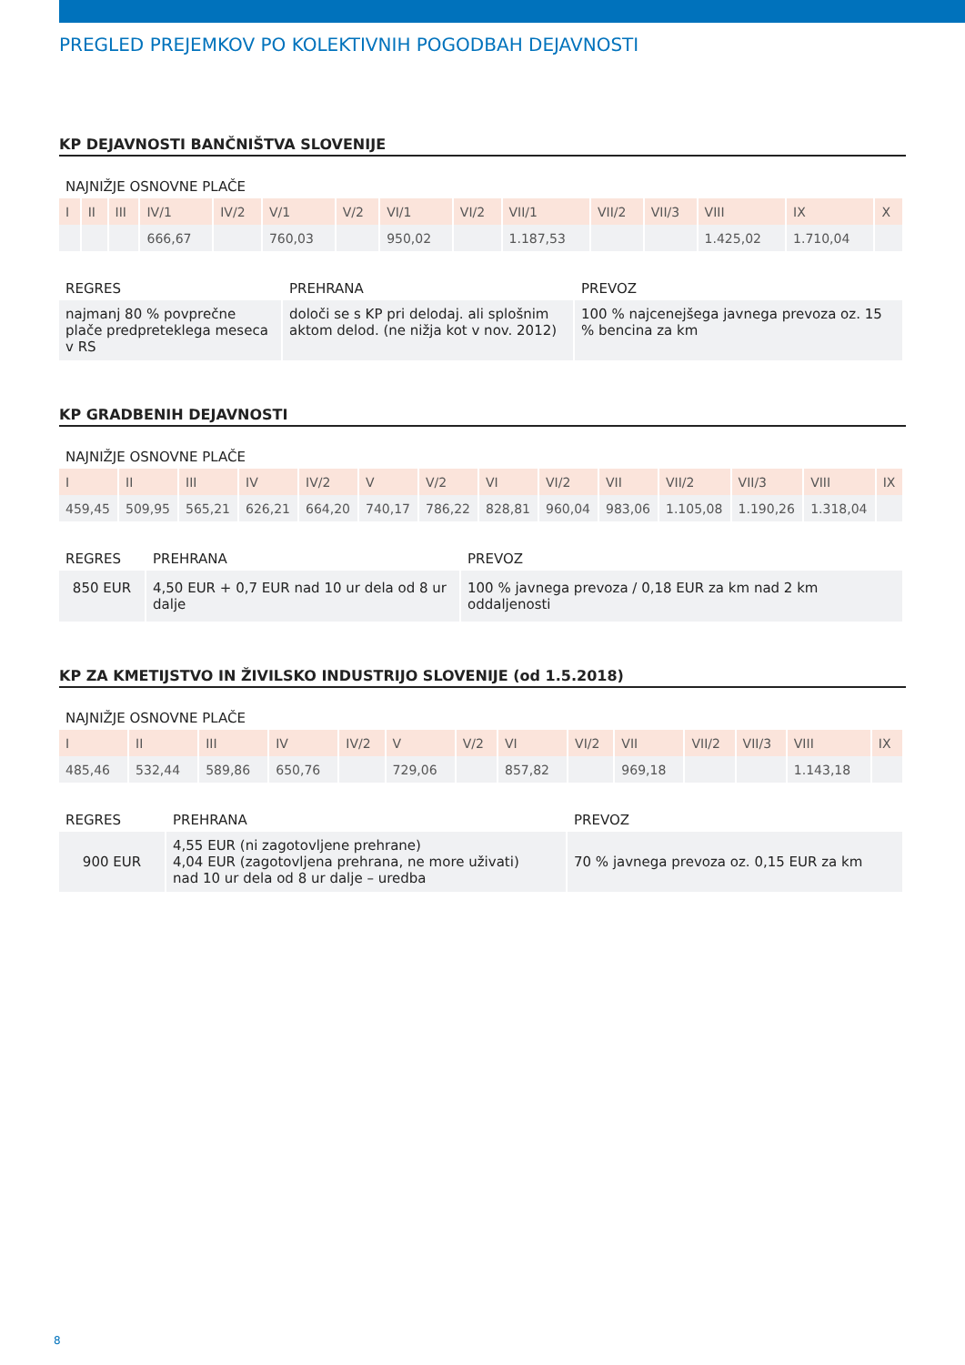PREGLED PREJEMKOV PO KOLEKTIVNIH POGODBAH DEJAVNOSTI
KP DEJAVNOSTI BANČNIŠTVA SLOVENIJE
NAJNIŽJE OSNOVNE PLAČE
| I | II | III | IV/1 | IV/2 | V/1 | V/2 | VI/1 | VI/2 | VII/1 | VII/2 | VII/3 | VIII | IX | X |
| --- | --- | --- | --- | --- | --- | --- | --- | --- | --- | --- | --- | --- | --- | --- |
| | | | 666,67 | | 760,03 | | 950,02 | | 1.187,53 | | | 1.425,02 | 1.710,04 | |
| REGRES | PREHRANA | PREVOZ |
| --- | --- | --- |
| najmanj 80 % povprečne plače predpreteklega meseca v RS | določi se s KP pri delodaj. ali splošnim aktom delod. (ne nižja kot v nov. 2012) | 100 % najcenejšega javnega prevoza oz. 15 % bencina za km |
KP GRADBENIH DEJAVNOSTI
NAJNIŽJE OSNOVNE PLAČE
| I | II | III | IV | IV/2 | V | V/2 | VI | VI/2 | VII | VII/2 | VII/3 | VIII | IX |
| --- | --- | --- | --- | --- | --- | --- | --- | --- | --- | --- | --- | --- | --- |
| 459,45 | 509,95 | 565,21 | 626,21 | 664,20 | 740,17 | 786,22 | 828,81 | 960,04 | 983,06 | 1.105,08 | 1.190,26 | 1.318,04 | |
| REGRES | PREHRANA | PREVOZ |
| --- | --- | --- |
| 850 EUR | 4,50 EUR + 0,7 EUR nad 10 ur dela od 8 ur dalje | 100 % javnega prevoza / 0,18 EUR za km nad 2 km oddaljenosti |
KP ZA KMETIJSTVO IN ŽIVILSKO INDUSTRIJO SLOVENIJE (od 1.5.2018)
NAJNIŽJE OSNOVNE PLAČE
| I | II | III | IV | IV/2 | V | V/2 | VI | VI/2 | VII | VII/2 | VII/3 | VIII | IX |
| --- | --- | --- | --- | --- | --- | --- | --- | --- | --- | --- | --- | --- | --- |
| 485,46 | 532,44 | 589,86 | 650,76 | | 729,06 | | 857,82 | | 969,18 | | | 1.143,18 | |
| REGRES | PREHRANA | PREVOZ |
| --- | --- | --- |
| 900 EUR | 4,55 EUR (ni zagotovljene prehrane) 4,04 EUR (zagotovljena prehrana, ne more uživati) nad 10 ur dela od 8 ur dalje – uredba | 70 % javnega prevoza oz. 0,15 EUR za km |
8